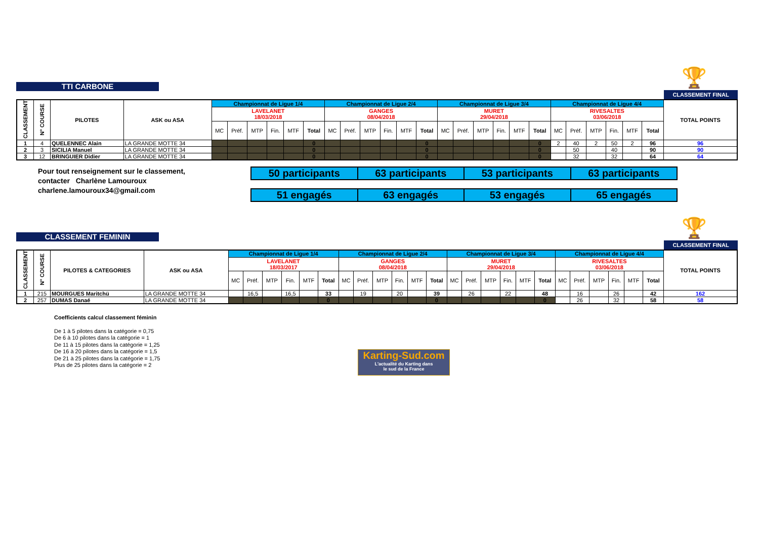🏆
TTI CARBONE
CLASSEMENT FINAL
| CLASSEMENT | N° COURSE | PILOTES | ASK ou ASA | Championnat de Ligue 1/4 | | | | | | Championnat de Ligue 2/4 | | | | | | Championnat de Ligue 3/4 | | | | | | Championnat de Ligue 4/4 | | | | | | TOTAL POINTS |
| --- | --- | --- | --- | --- | --- | --- | --- | --- | --- | --- | --- | --- | --- | --- | --- | --- | --- | --- | --- | --- | --- | --- | --- | --- | --- | --- | --- | --- |
| | | | | LAVELANET 18/03/2018 | | | | | | GANGES 08/04/2018 | | | | | | MURET 29/04/2018 | | | | | | RIVESALTES 03/06/2018 | | | | | | |
| | | | | MC | Préf. | MTP | Fin. | MTF | Total | MC | Préf. | MTP | Fin. | MTF | Total | MC | Préf. | MTP | Fin. | MTF | Total | MC | Préf. | MTP | Fin. | MTF | Total | |
| 1 | 4 | QUELENNEC Alain | LA GRANDE MOTTE 34 | | | | | | 0 | | | | | | 0 | | | | | | 0 | 2 | 40 | 2 | 50 | 2 | 96 | 96 |
| 2 | 3 | SICILIA Manuel | LA GRANDE MOTTE 34 | | | | | | 0 | | | | | | 0 | | | | | | 0 | | 50 | | 40 | | 90 | 90 |
| 3 | 12 | BRINGUIER Didier | LA GRANDE MOTTE 34 | | | | | | 0 | | | | | | 0 | | | | | | 0 | | 32 | | 32 | | 64 | 64 |
Pour tout renseignement sur le classement,
contacter Charlène Lamouroux
charlene.lamouroux34@gmail.com
| 50 participants | 63 participants | 53 participants | 63 participants |
| 51 engagés | 63 engagés | 53 engagés | 65 engagés |
🏆
CLASSEMENT FEMININ
CLASSEMENT FINAL
| CLASSEMENT | N° COURSE | PILOTES & CATEGORIES | ASK ou ASA | Championnat de Ligue 1/4 | | | | | | Championnat de Ligue 2/4 | | | | | | Championnat de Ligue 3/4 | | | | | | Championnat de Ligue 4/4 | | | | | | TOTAL POINTS |
| --- | --- | --- | --- | --- | --- | --- | --- | --- | --- | --- | --- | --- | --- | --- | --- | --- | --- | --- | --- | --- | --- | --- | --- | --- | --- | --- | --- | --- |
| | | | | LAVELANET 18/03/2017 | | | | | | GANGES 08/04/2018 | | | | | | MURET 29/04/2018 | | | | | | RIVESALTES 03/06/2018 | | | | | | |
| | | | | MC | Préf. | MTP | Fin. | MTF | Total | MC | Préf. | MTP | Fin. | MTF | Total | MC | Préf. | MTP | Fin. | MTF | Total | MC | Préf. | MTP | Fin. | MTF | Total | |
| 1 | 215 | MOURGUES Maritchü | LA GRANDE MOTTE 34 | | 16,5 | | 16,5 | | 33 | | 19 | | 20 | | 39 | | 26 | | 22 | | 48 | | 16 | | 26 | | 42 | 162 |
| 2 | 257 | DUMAS Danaé | LA GRANDE MOTTE 34 | | | | | | 0 | | | | | | 0 | | | | | | 0 | | 26 | | 32 | | 58 | 58 |
Coefficients calcul classement féminin
De 1 à 5 pilotes dans la catégorie = 0,75
De 6 à 10 pilotes dans la catégorie = 1
De 11 à 15 pilotes dans la catégorie = 1,25
De 16 à 20 pilotes dans la catégorie = 1,5
De 21 à 25 pilotes dans la catégorie = 1,75
Plus de 25 pilotes dans la catégorie = 2
Karting-Sud.com
L'actualité du Karting dans
le sud de la France